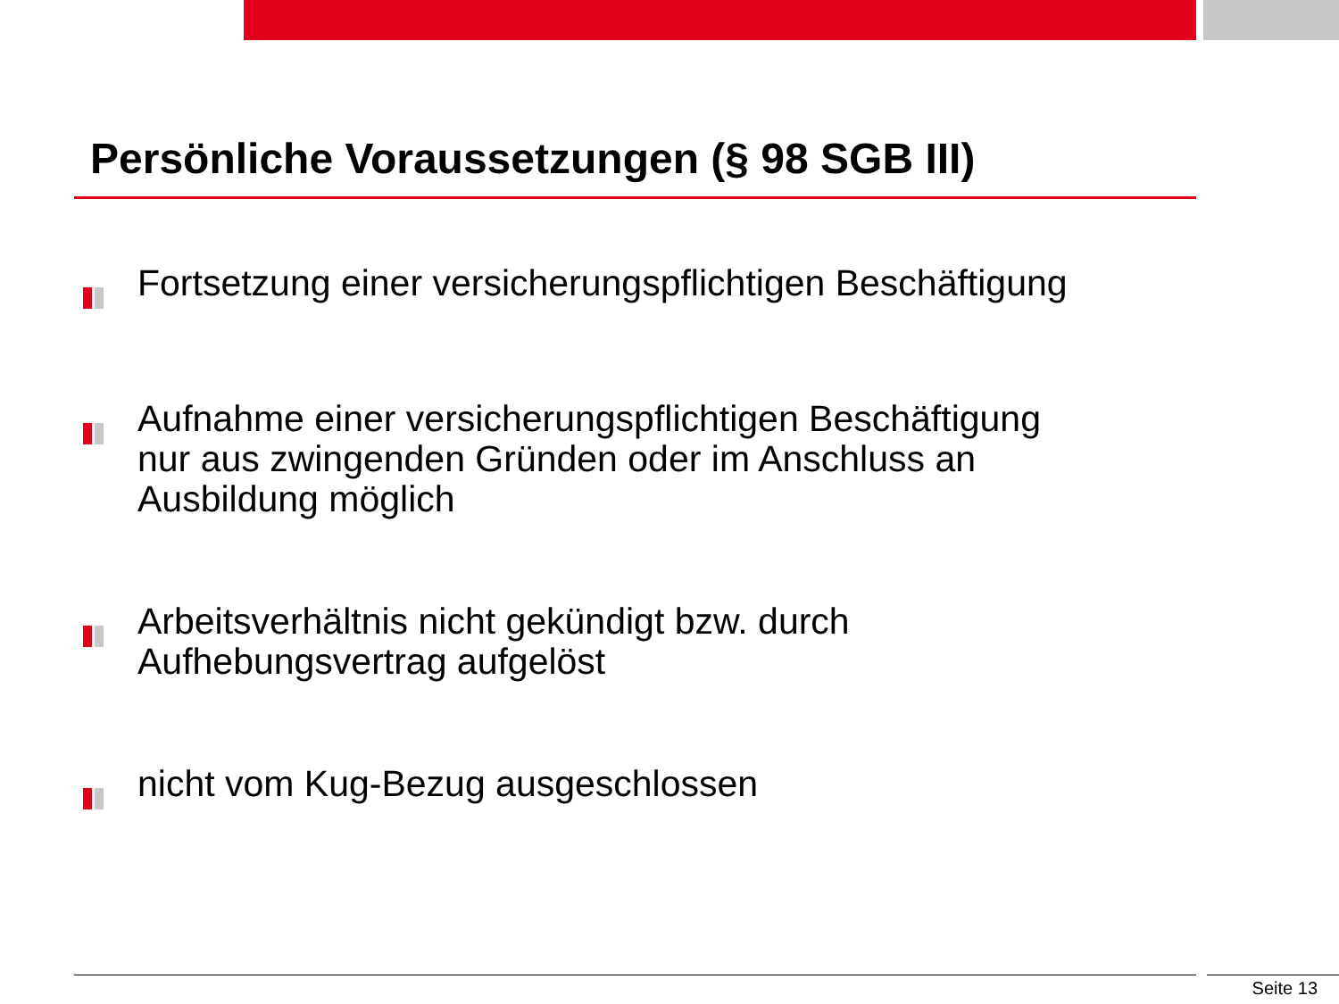Persönliche Voraussetzungen (§ 98 SGB III)
Fortsetzung einer versicherungspflichtigen Beschäftigung
Aufnahme einer versicherungspflichtigen Beschäftigung
nur aus zwingenden Gründen oder im Anschluss an
Ausbildung möglich
Arbeitsverhältnis nicht gekündigt bzw. durch
Aufhebungsvertrag aufgelöst
nicht vom Kug-Bezug ausgeschlossen
Seite 13